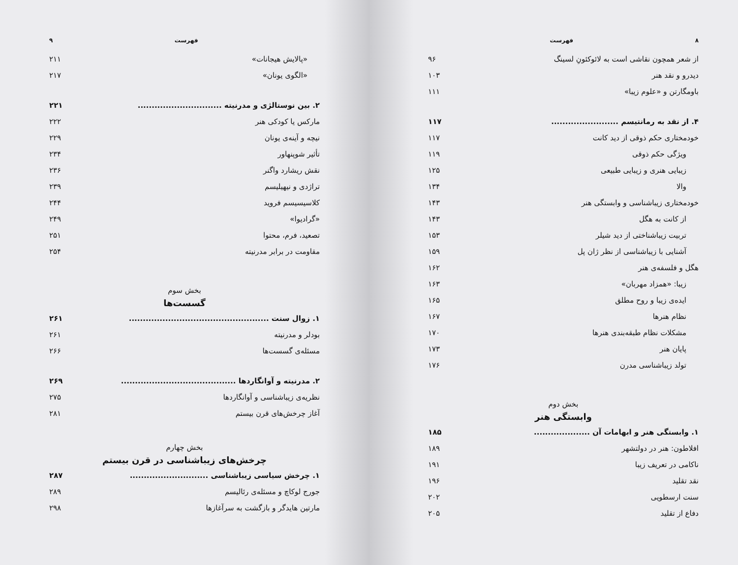۸ فهرست
از شعر همچون نقاشی است به لائوکئونِ لسینگ ۹۶
دیدرو و نقد هنر ۱۰۳
باومگارتن و «علوم زیبا» ۱۱۱
۴. از نقد به رمانتیسم ........................ ۱۱۷
خودمختاری حکم ذوقی از دید کانت ۱۱۷
ویژگی حکم ذوقی ۱۱۹
زیبایی هنری و زیبایی طبیعی ۱۲۵
والا ۱۳۴
خودمختاری زیباشناسی و وابستگی هنر ۱۴۳
از کانت به هگل ۱۴۳
تربیت زیباشناختی از دید شیلر ۱۵۳
آشنایی با زیباشناسی از نظر ژان پل ۱۵۹
هگل و فلسفه‌ی هنر ۱۶۲
زیبا: «همزاد مهربان» ۱۶۳
ایده‌ی زیبا و روح مطلق ۱۶۵
نظام هنرها ۱۶۷
مشکلات نظام طبقه‌بندی هنرها ۱۷۰
پایان هنر ۱۷۳
تولد زیباشناسی مدرن ۱۷۶
بخش دوم
وابستگی هنر
۱. وابستگی هنر و ابهامات آن .................... ۱۸۵
افلاطون: هنر در دولتشهر ۱۸۹
ناکامی در تعریف زیبا ۱۹۱
نقد تقلید ۱۹۶
سنت ارسطویی ۲۰۲
دفاع از تقلید ۲۰۵
فهرست ۹
«پالایش هیجانات» ۲۱۱
«الگوی یونان» ۲۱۷
۲. بین نوستالژی و مدرنیته .............................. ۲۲۱
مارکس یا کودکی هنر ۲۲۲
نیچه و آینه‌ی یونان ۲۲۹
تأثیر شوپنهاور ۲۳۴
نقش ریشارد واگنر ۲۳۶
تراژدی و نیهیلیسم ۲۳۹
کلاسیسیسم فروید ۲۴۴
«گرادیوا» ۲۴۹
تصعید، فرم، محتوا ۲۵۱
مقاومت در برابر مدرنیته ۲۵۴
بخش سوم
گسست‌ها
۱. زوال سنت .................................................. ۲۶۱
بودلر و مدرنیته ۲۶۱
مسئله‌ی گسست‌ها ۲۶۶
۲. مدرنیته و آوانگاردها ......................................... ۲۶۹
نظریه‌ی زیباشناسی و آوانگاردها ۲۷۵
آغاز چرخش‌های قرن بیستم ۲۸۱
بخش چهارم
چرخش‌های زیباشناسی در قرن بیستم
۱. چرخش سیاسی زیباشناسی ............................ ۲۸۷
جورج لوکاچ و مسئله‌ی رئالیسم ۲۸۹
مارتین هایدگر و بازگشت به سرآغازها ۲۹۸